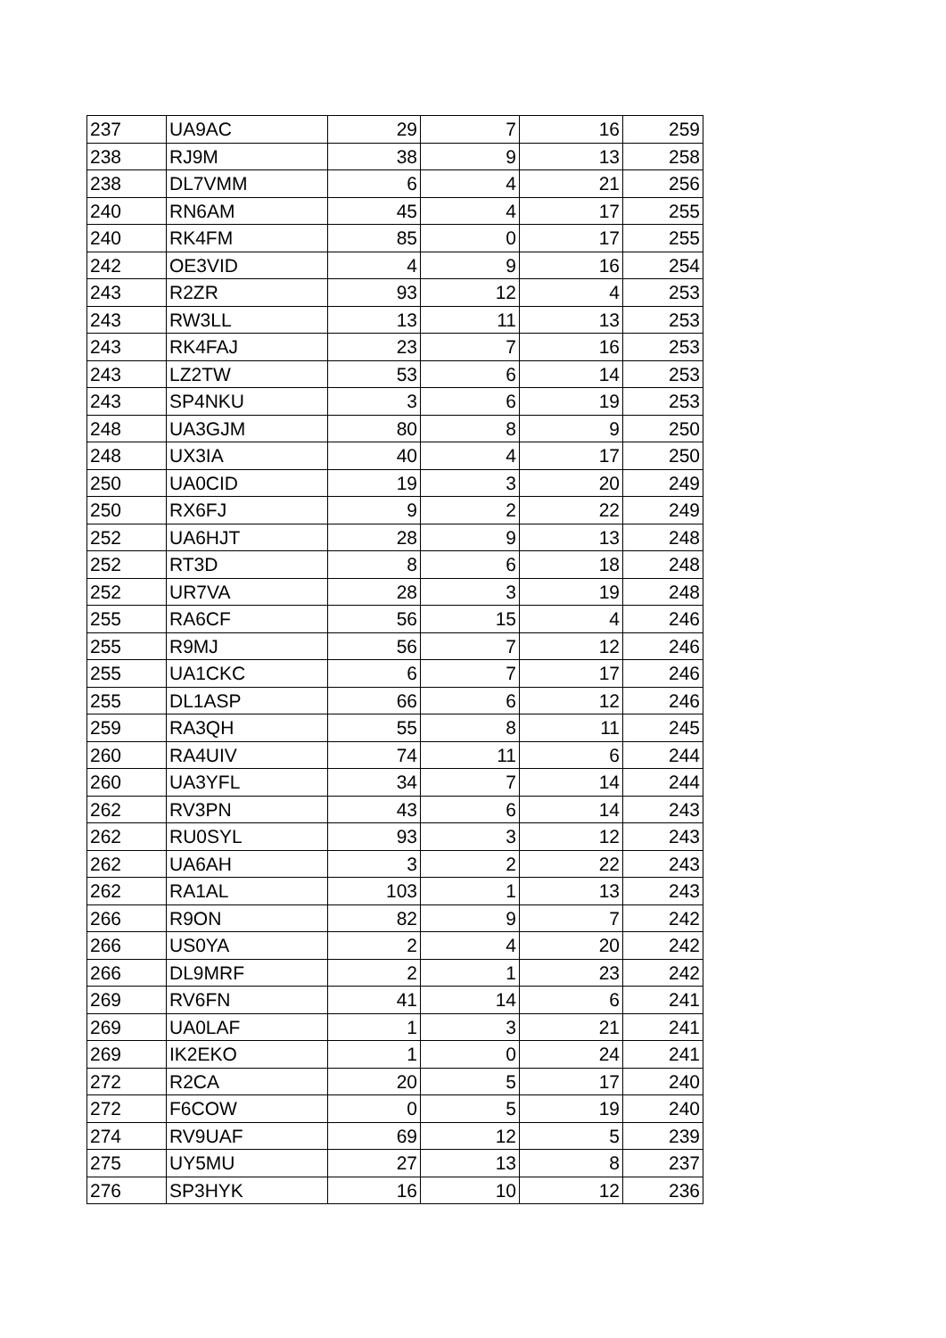| 237 | UA9AC | 29 | 7 | 16 | 259 |
| 238 | RJ9M | 38 | 9 | 13 | 258 |
| 238 | DL7VMM | 6 | 4 | 21 | 256 |
| 240 | RN6AM | 45 | 4 | 17 | 255 |
| 240 | RK4FM | 85 | 0 | 17 | 255 |
| 242 | OE3VID | 4 | 9 | 16 | 254 |
| 243 | R2ZR | 93 | 12 | 4 | 253 |
| 243 | RW3LL | 13 | 11 | 13 | 253 |
| 243 | RK4FAJ | 23 | 7 | 16 | 253 |
| 243 | LZ2TW | 53 | 6 | 14 | 253 |
| 243 | SP4NKU | 3 | 6 | 19 | 253 |
| 248 | UA3GJM | 80 | 8 | 9 | 250 |
| 248 | UX3IA | 40 | 4 | 17 | 250 |
| 250 | UA0CID | 19 | 3 | 20 | 249 |
| 250 | RX6FJ | 9 | 2 | 22 | 249 |
| 252 | UA6HJT | 28 | 9 | 13 | 248 |
| 252 | RT3D | 8 | 6 | 18 | 248 |
| 252 | UR7VA | 28 | 3 | 19 | 248 |
| 255 | RA6CF | 56 | 15 | 4 | 246 |
| 255 | R9MJ | 56 | 7 | 12 | 246 |
| 255 | UA1CKC | 6 | 7 | 17 | 246 |
| 255 | DL1ASP | 66 | 6 | 12 | 246 |
| 259 | RA3QH | 55 | 8 | 11 | 245 |
| 260 | RA4UIV | 74 | 11 | 6 | 244 |
| 260 | UA3YFL | 34 | 7 | 14 | 244 |
| 262 | RV3PN | 43 | 6 | 14 | 243 |
| 262 | RU0SYL | 93 | 3 | 12 | 243 |
| 262 | UA6AH | 3 | 2 | 22 | 243 |
| 262 | RA1AL | 103 | 1 | 13 | 243 |
| 266 | R9ON | 82 | 9 | 7 | 242 |
| 266 | US0YA | 2 | 4 | 20 | 242 |
| 266 | DL9MRF | 2 | 1 | 23 | 242 |
| 269 | RV6FN | 41 | 14 | 6 | 241 |
| 269 | UA0LAF | 1 | 3 | 21 | 241 |
| 269 | IK2EKO | 1 | 0 | 24 | 241 |
| 272 | R2CA | 20 | 5 | 17 | 240 |
| 272 | F6COW | 0 | 5 | 19 | 240 |
| 274 | RV9UAF | 69 | 12 | 5 | 239 |
| 275 | UY5MU | 27 | 13 | 8 | 237 |
| 276 | SP3HYK | 16 | 10 | 12 | 236 |